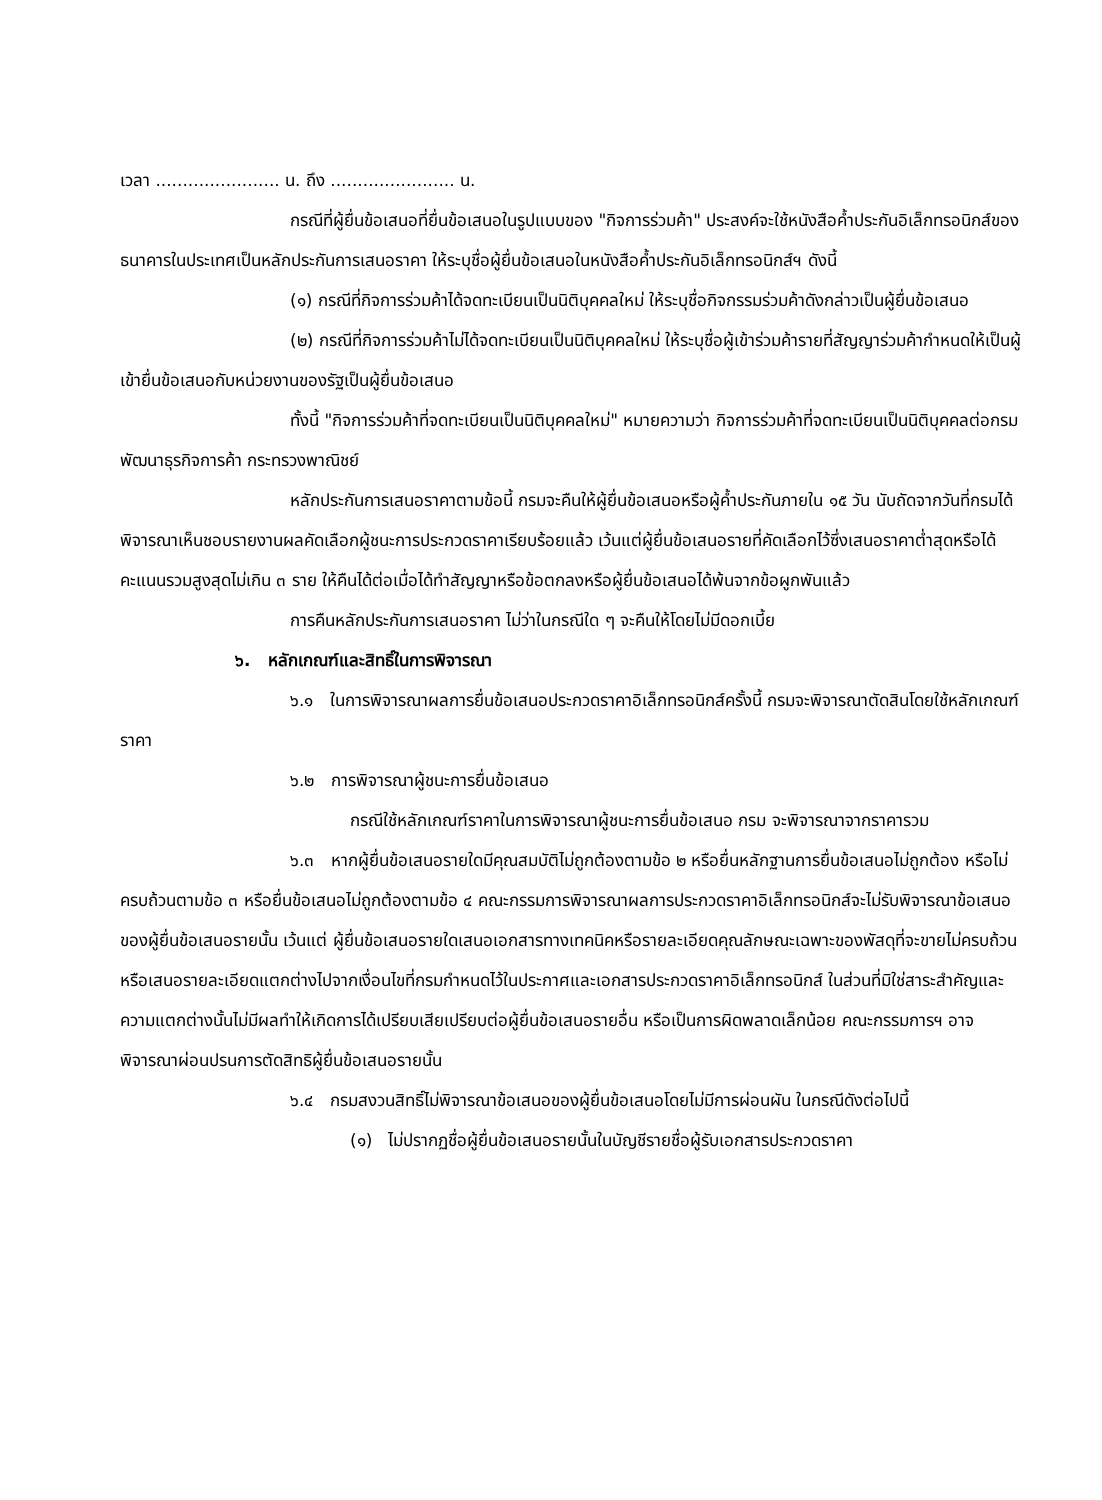เวลา ....................... น. ถึง ....................... น.
กรณีที่ผู้ยื่นข้อเสนอที่ยื่นข้อเสนอในรูปแบบของ "กิจการร่วมค้า" ประสงค์จะใช้หนังสือค้ำประกันอิเล็กทรอนิกส์ของธนาคารในประเทศเป็นหลักประกันการเสนอราคา ให้ระบุชื่อผู้ยื่นข้อเสนอในหนังสือค้ำประกันอิเล็กทรอนิกส์ฯ ดังนี้
(๑) กรณีที่กิจการร่วมค้าได้จดทะเบียนเป็นนิติบุคคลใหม่ ให้ระบุชื่อกิจกรรมร่วมค้าดังกล่าวเป็นผู้ยื่นข้อเสนอ
(๒) กรณีที่กิจการร่วมค้าไม่ได้จดทะเบียนเป็นนิติบุคคลใหม่ ให้ระบุชื่อผู้เข้าร่วมค้ารายที่สัญญาร่วมค้ากำหนดให้เป็นผู้เข้ายื่นข้อเสนอกับหน่วยงานของรัฐเป็นผู้ยื่นข้อเสนอ
ทั้งนี้ "กิจการร่วมค้าที่จดทะเบียนเป็นนิติบุคคลใหม่" หมายความว่า กิจการร่วมค้าที่จดทะเบียนเป็นนิติบุคคลต่อกรมพัฒนาธุรกิจการค้า กระทรวงพาณิชย์
หลักประกันการเสนอราคาตามข้อนี้ กรมจะคืนให้ผู้ยื่นข้อเสนอหรือผู้ค้ำประกันภายใน ๑๕ วัน นับถัดจากวันที่กรมได้พิจารณาเห็นชอบรายงานผลคัดเลือกผู้ชนะการประกวดราคาเรียบร้อยแล้ว เว้นแต่ผู้ยื่นข้อเสนอรายที่คัดเลือกไว้ซึ่งเสนอราคาต่ำสุดหรือได้คะแนนรวมสูงสุดไม่เกิน ๓ ราย ให้คืนได้ต่อเมื่อได้ทำสัญญาหรือข้อตกลงหรือผู้ยื่นข้อเสนอได้พ้นจากข้อผูกพันแล้ว
การคืนหลักประกันการเสนอราคา ไม่ว่าในกรณีใด ๆ จะคืนให้โดยไม่มีดอกเบี้ย
๖. หลักเกณฑ์และสิทธิ์ในการพิจารณา
๖.๑ ในการพิจารณาผลการยื่นข้อเสนอประกวดราคาอิเล็กทรอนิกส์ครั้งนี้ กรมจะพิจารณาตัดสินโดยใช้หลักเกณฑ์ ราคา
๖.๒ การพิจารณาผู้ชนะการยื่นข้อเสนอ
กรณีใช้หลักเกณฑ์ราคาในการพิจารณาผู้ชนะการยื่นข้อเสนอ กรม จะพิจารณาจากราคารวม
๖.๓ หากผู้ยื่นข้อเสนอรายใดมีคุณสมบัติไม่ถูกต้องตามข้อ ๒ หรือยื่นหลักฐานการยื่นข้อเสนอไม่ถูกต้อง หรือไม่ครบถ้วนตามข้อ ๓ หรือยื่นข้อเสนอไม่ถูกต้องตามข้อ ๔ คณะกรรมการพิจารณาผลการประกวดราคาอิเล็กทรอนิกส์จะไม่รับพิจารณาข้อเสนอของผู้ยื่นข้อเสนอรายนั้น เว้นแต่ ผู้ยื่นข้อเสนอรายใดเสนอเอกสารทางเทคนิคหรือรายละเอียดคุณลักษณะเฉพาะของพัสดุที่จะขายไม่ครบถ้วน หรือเสนอรายละเอียดแตกต่างไปจากเงื่อนไขที่กรมกำหนดไว้ในประกาศและเอกสารประกวดราคาอิเล็กทรอนิกส์ ในส่วนที่มิใช่สาระสำคัญและความแตกต่างนั้นไม่มีผลทำให้เกิดการได้เปรียบเสียเปรียบต่อผู้ยื่นข้อเสนอรายอื่น หรือเป็นการผิดพลาดเล็กน้อย คณะกรรมการฯ อาจพิจารณาผ่อนปรนการตัดสิทธิผู้ยื่นข้อเสนอรายนั้น
๖.๔ กรมสงวนสิทธิ์ไม่พิจารณาข้อเสนอของผู้ยื่นข้อเสนอโดยไม่มีการผ่อนผัน ในกรณีดังต่อไปนี้
(๑) ไม่ปรากฏชื่อผู้ยื่นข้อเสนอรายนั้นในบัญชีรายชื่อผู้รับเอกสารประกวดราคา